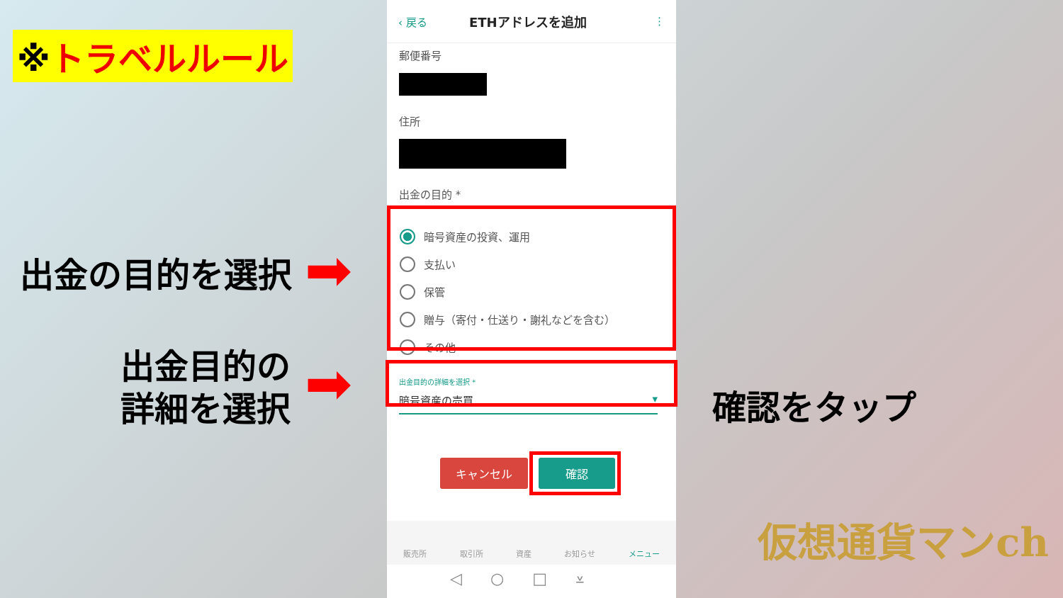※トラベルルール
出金の目的を選択 ➡
出金目的の
詳細を選択
➡ 確認をタップ
⬋
‹ 戻る ETHアドレスを追加 ⋮
郵便番号
住所
出金の目的 *
暗号資産の投資、運用
支払い
保管
贈与（寄付・仕送り・謝礼などを含む）
その他
出金目的の詳細を選択 *
暗号資産の売買 ▾
キャンセル 確認
販売所 取引所 資産 お知らせ メニュー
◁○□⩡
仮想通貨マンch